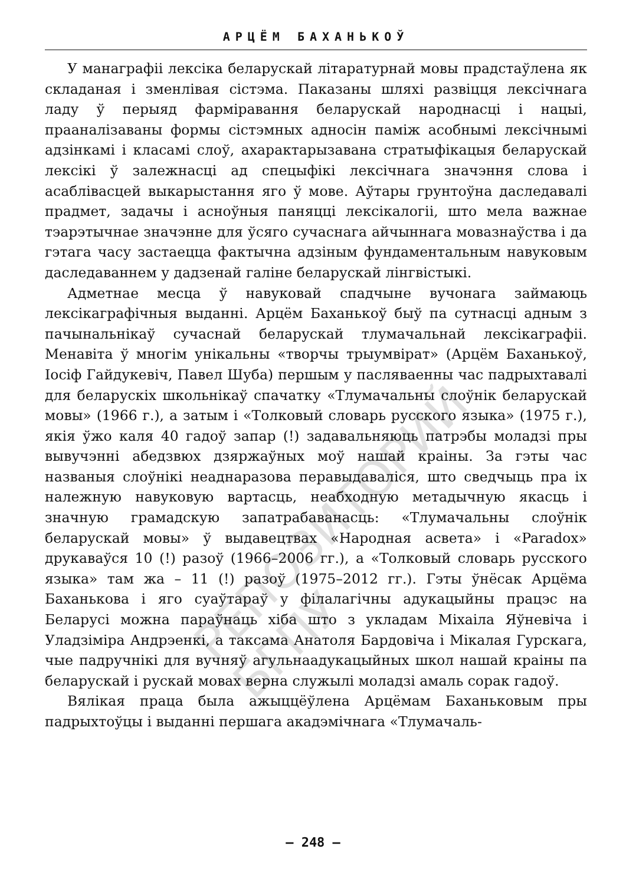АРЦЁМ БАХАНЬКОЎ
У манаграфіі лексіка беларускай літаратурнай мовы прадстаўлена як складаная і зменлівая сістэма. Паказаны шляхі развіцця лексічнага ладу ў перыяд фарміравання беларускай народнасці і нацыі, прааналізаваны формы сістэмных адносін паміж асобнымі лексічнымі адзінкамі і класамі слоў, ахарактарызавана стратыфікацыя беларускай лексікі ў залежнасці ад спецыфікі лексічнага значэння слова і асаблівасцей выкарыстання яго ў мове. Аўтары грунтоўна даследавалі прадмет, задачы і асноўныя паняцці лексікалогіі, што мела важнае тэарэтычнае значэнне для ўсяго сучаснага айчыннага мовазнаўства і да гэтага часу застаецца фактычна адзіным фундаментальным навуковым даследаваннем у дадзенай галіне беларускай лінгвістыкі.
Адметнае месца ў навуковай спадчыне вучонага займаюць лексікаграфічныя выданні. Арцём Баханькоў быў па сутнасці адным з пачынальнікаў сучаснай беларускай тлумачальнай лексікаграфіі. Менавіта ў многім унікальны «творчы трыумвірат» (Арцём Баханькоў, Іосіф Гайдукевіч, Павел Шуба) першым у пасляваенны час падрыхтавалі для беларускіх школьнікаў спачатку «Тлумачальны слоўнік беларускай мовы» (1966 г.), а затым і «Толковый словарь русского языка» (1975 г.), якія ўжо каля 40 гадоў запар (!) задавальняюць патрэбы моладзі пры вывучэнні абедзвюх дзяржаўных моў нашай краіны. За гэты час названыя слоўнікі неаднаразова перавыдаваліся, што сведчыць пра іх належную навуковую вартасць, неабходную метадычную якасць і значную грамадскую запатрабаванасць: «Тлумачальны слоўнік беларускай мовы» ў выдавецтвах «Народная асвета» і «Paradox» друкаваўся 10 (!) разоў (1966–2006 гг.), а «Толковый словарь русского языка» там жа – 11 (!) разоў (1975–2012 гг.). Гэты ўнёсак Арцёма Баханькова і яго суаўтараў у філалагічны адукацыйны працэс на Беларусі можна параўнаць хіба што з укладам Міхаіла Яўневіча і Уладзіміра Андрэенкі, а таксама Анатоля Бардовіча і Мікалая Гурскага, чые падручнікі для вучняў агульнаадукацыйных школ нашай краіны па беларускай і рускай мовах верна служылі моладзі амаль сорак гадоў.
Вялікая праца была ажыццёўлена Арцёмам Баханьковым пры падрыхтоўцы і выданні першага акадэмічнага «Тлумачаль-
– 248 –
РЕПОЗИТОРИЙ БГПУ